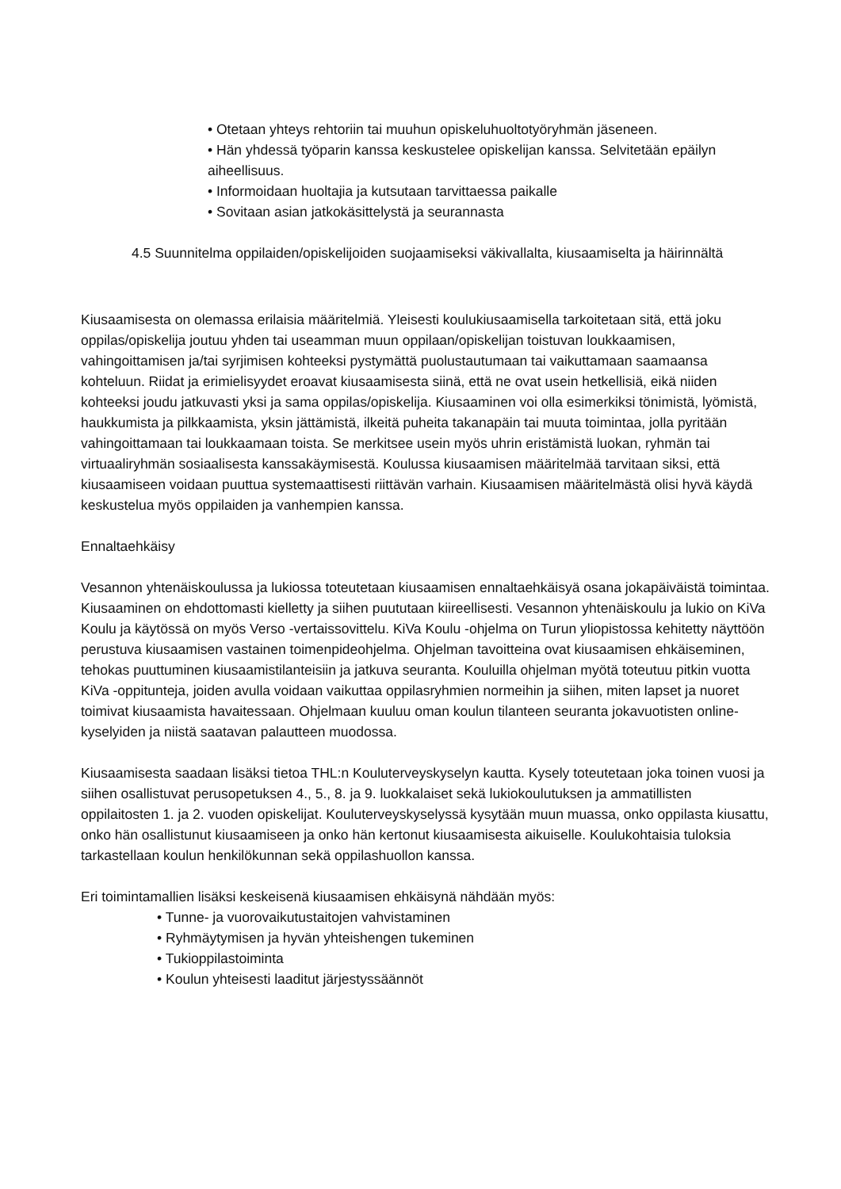• Otetaan yhteys rehtoriin tai muuhun opiskeluhuoltotyöryhmän jäseneen.
• Hän yhdessä työparin kanssa keskustelee opiskelijan kanssa. Selvitetään epäilyn aiheellisuus.
• Informoidaan huoltajia ja kutsutaan tarvittaessa paikalle
• Sovitaan asian jatkokäsittelystä ja seurannasta
4.5 Suunnitelma oppilaiden/opiskelijoiden suojaamiseksi väkivallalta, kiusaamiselta ja häirinnältä
Kiusaamisesta on olemassa erilaisia määritelmiä. Yleisesti koulukiusaamisella tarkoitetaan sitä, että joku oppilas/opiskelija joutuu yhden tai useamman muun oppilaan/opiskelijan toistuvan loukkaamisen, vahingoittamisen ja/tai syrjimisen kohteeksi pystymättä puolustautumaan tai vaikuttamaan saamaansa kohteluun. Riidat ja erimielisyydet eroavat kiusaamisesta siinä, että ne ovat usein hetkellisiä, eikä niiden kohteeksi joudu jatkuvasti yksi ja sama oppilas/opiskelija. Kiusaaminen voi olla esimerkiksi tönimistä, lyömistä, haukkumista ja pilkkaamista, yksin jättämistä, ilkeitä puheita takanapäin tai muuta toimintaa, jolla pyritään vahingoittamaan tai loukkaamaan toista. Se merkitsee usein myös uhrin eristämistä luokan, ryhmän tai virtuaaliryhmän sosiaalisesta kanssakäymisestä. Koulussa kiusaamisen määritelmää tarvitaan siksi, että kiusaamiseen voidaan puuttua systemaattisesti riittävän varhain. Kiusaamisen määritelmästä olisi hyvä käydä keskustelua myös oppilaiden ja vanhempien kanssa.
Ennaltaehkäisy
Vesannon yhtenäiskoulussa ja lukiossa toteutetaan kiusaamisen ennaltaehkäisyä osana jokapäiväistä toimintaa. Kiusaaminen on ehdottomasti kielletty ja siihen puututaan kiireellisesti. Vesannon yhtenäiskoulu ja lukio on KiVa Koulu ja käytössä on myös Verso -vertaissovittelu. KiVa Koulu -ohjelma on Turun yliopistossa kehitetty näyttöön perustuva kiusaamisen vastainen toimenpideohjelma. Ohjelman tavoitteina ovat kiusaamisen ehkäiseminen, tehokas puuttuminen kiusaamistilanteisiin ja jatkuva seuranta. Kouluilla ohjelman myötä toteutuu pitkin vuotta KiVa -oppitunteja, joiden avulla voidaan vaikuttaa oppilasryhmien normeihin ja siihen, miten lapset ja nuoret toimivat kiusaamista havaitessaan. Ohjelmaan kuuluu oman koulun tilanteen seuranta jokavuotisten online-kyselyiden ja niistä saatavan palautteen muodossa.
Kiusaamisesta saadaan lisäksi tietoa THL:n Kouluterveyskyselyn kautta. Kysely toteutetaan joka toinen vuosi ja siihen osallistuvat perusopetuksen 4., 5., 8. ja 9. luokkalaiset sekä lukiokoulutuksen ja ammatillisten oppilaitosten 1. ja 2. vuoden opiskelijat. Kouluterveyskyselyssä kysytään muun muassa, onko oppilasta kiusattu, onko hän osallistunut kiusaamiseen ja onko hän kertonut kiusaamisesta aikuiselle. Koulukohtaisia tuloksia tarkastellaan koulun henkilökunnan sekä oppilashuollon kanssa.
Eri toimintamallien lisäksi keskeisenä kiusaamisen ehkäisynä nähdään myös:
• Tunne- ja vuorovaikutustaitojen vahvistaminen
• Ryhmäytymisen ja hyvän yhteishengen tukeminen
• Tukioppilastoiminta
• Koulun yhteisesti laaditut järjestyssäännöt